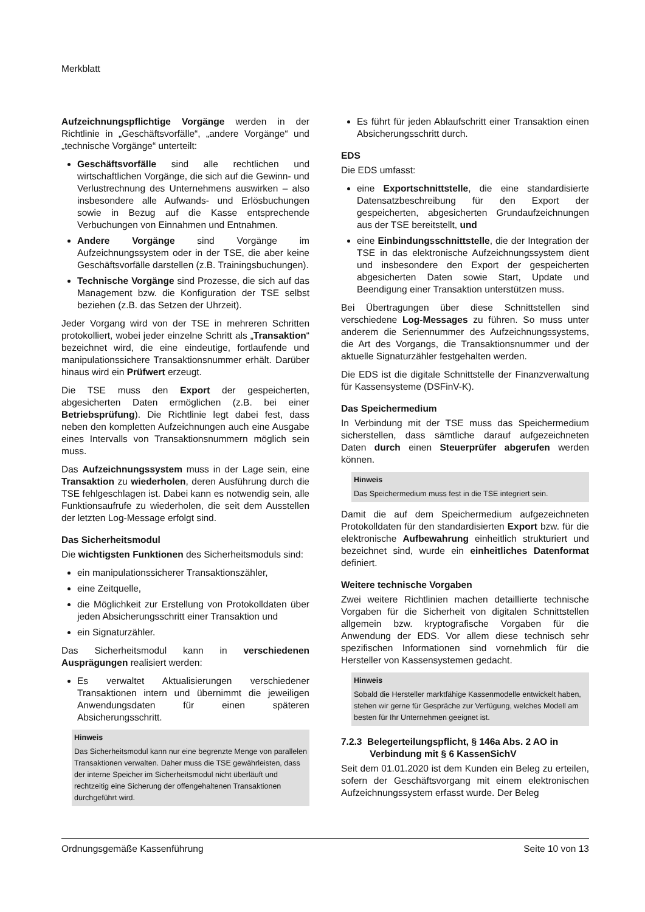Merkblatt
Aufzeichnungspflichtige Vorgänge werden in der Richtlinie in „Geschäftsvorfälle“, „andere Vorgänge“ und „technische Vorgänge“ unterteilt:
Geschäftsvorfälle sind alle rechtlichen und wirtschaftlichen Vorgänge, die sich auf die Gewinn- und Verlustrechnung des Unternehmens auswirken – also insbesondere alle Aufwands- und Erlösbuchungen sowie in Bezug auf die Kasse entsprechende Verbuchungen von Einnahmen und Entnahmen.
Andere Vorgänge sind Vorgänge im Aufzeichnungssystem oder in der TSE, die aber keine Geschäftsvorfälle darstellen (z.B. Trainingsbuchungen).
Technische Vorgänge sind Prozesse, die sich auf das Management bzw. die Konfiguration der TSE selbst beziehen (z.B. das Setzen der Uhrzeit).
Jeder Vorgang wird von der TSE in mehreren Schritten protokolliert, wobei jeder einzelne Schritt als „Transaktion“ bezeichnet wird, die eine eindeutige, fortlaufende und manipulationssichere Transaktionsnummer erhält. Darüber hinaus wird ein Prüfwert erzeugt.
Die TSE muss den Export der gespeicherten, abgesicherten Daten ermöglichen (z.B. bei einer Betriebsprüfung). Die Richtlinie legt dabei fest, dass neben den kompletten Aufzeichnungen auch eine Ausgabe eines Intervalls von Transaktionsnummern möglich sein muss.
Das Aufzeichnungssystem muss in der Lage sein, eine Transaktion zu wiederholen, deren Ausführung durch die TSE fehlgeschlagen ist. Dabei kann es notwendig sein, alle Funktionsaufrufe zu wiederholen, die seit dem Ausstellen der letzten Log-Message erfolgt sind.
Das Sicherheitsmodul
Die wichtigsten Funktionen des Sicherheitsmoduls sind:
ein manipulationssicherer Transaktionszähler,
eine Zeitquelle,
die Möglichkeit zur Erstellung von Protokolldaten über jeden Absicherungsschritt einer Transaktion und
ein Signaturzähler.
Das Sicherheitsmodul kann in verschiedenen Ausprägungen realisiert werden:
Es verwaltet Aktualisierungen verschiedener Transaktionen intern und übernimmt die jeweiligen Anwendungsdaten für einen späteren Absicherungsschritt.
Hinweis
Das Sicherheitsmodul kann nur eine begrenzte Menge von parallelen Transaktionen verwalten. Daher muss die TSE gewährleisten, dass der interne Speicher im Sicherheitsmodul nicht überläuft und rechtzeitig eine Sicherung der offengehaltenen Transaktionen durchgeführt wird.
Es führt für jeden Ablaufschritt einer Transaktion einen Absicherungsschritt durch.
EDS
Die EDS umfasst:
eine Exportschnittstelle, die eine standardisierte Datensatzbeschreibung für den Export der gespeicherten, abgesicherten Grundaufzeichnungen aus der TSE bereitstellt, und
eine Einbindungsschnittstelle, die der Integration der TSE in das elektronische Aufzeichnungssystem dient und insbesondere den Export der gespeicherten abgesicherten Daten sowie Start, Update und Beendigung einer Transaktion unterstützen muss.
Bei Übertragungen über diese Schnittstellen sind verschiedene Log-Messages zu führen. So muss unter anderem die Seriennummer des Aufzeichnungssystems, die Art des Vorgangs, die Transaktionsnummer und der aktuelle Signaturzähler festgehalten werden.
Die EDS ist die digitale Schnittstelle der Finanzverwaltung für Kassensysteme (DSFinV-K).
Das Speichermedium
In Verbindung mit der TSE muss das Speichermedium sicherstellen, dass sämtliche darauf aufgezeichneten Daten durch einen Steuerprüfer abgerufen werden können.
Hinweis
Das Speichermedium muss fest in die TSE integriert sein.
Damit die auf dem Speichermedium aufgezeichneten Protokolldaten für den standardisierten Export bzw. für die elektronische Aufbewahrung einheitlich strukturiert und bezeichnet sind, wurde ein einheitliches Datenformat definiert.
Weitere technische Vorgaben
Zwei weitere Richtlinien machen detaillierte technische Vorgaben für die Sicherheit von digitalen Schnittstellen allgemein bzw. kryptografische Vorgaben für die Anwendung der EDS. Vor allem diese technisch sehr spezifischen Informationen sind vornehmlich für die Hersteller von Kassensystemen gedacht.
Hinweis
Sobald die Hersteller marktfähige Kassenmodelle entwickelt haben, stehen wir gerne für Gespräche zur Verfügung, welches Modell am besten für Ihr Unternehmen geeignet ist.
7.2.3 Belegerteilungspflicht, § 146a Abs. 2 AO in
Verbindung mit § 6 KassenSichV
Seit dem 01.01.2020 ist dem Kunden ein Beleg zu erteilen, sofern der Geschäftsvorgang mit einem elektronischen Aufzeichnungssystem erfasst wurde. Der Beleg
Ordnungsgemäße Kassenführung Seite 10 von 13